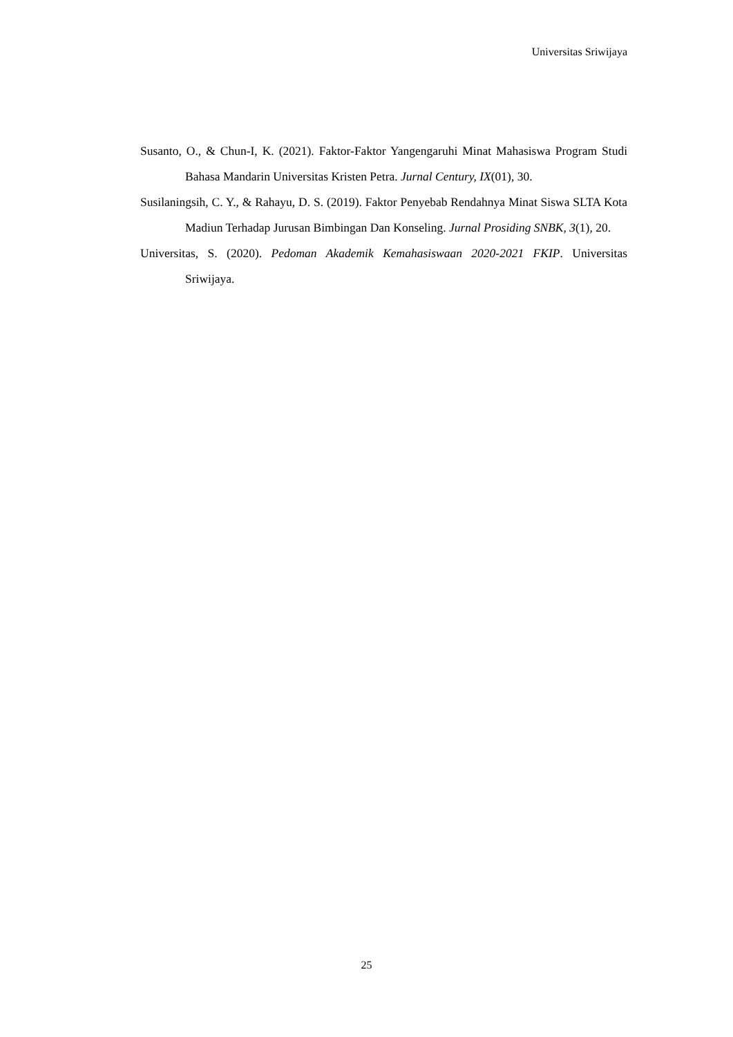Universitas Sriwijaya
Susanto, O., & Chun-I, K. (2021). Faktor-Faktor Yangengaruhi Minat Mahasiswa Program Studi Bahasa Mandarin Universitas Kristen Petra. Jurnal Century, IX(01), 30.
Susilaningsih, C. Y., & Rahayu, D. S. (2019). Faktor Penyebab Rendahnya Minat Siswa SLTA Kota Madiun Terhadap Jurusan Bimbingan Dan Konseling. Jurnal Prosiding SNBK, 3(1), 20.
Universitas, S. (2020). Pedoman Akademik Kemahasiswaan 2020-2021 FKIP. Universitas Sriwijaya.
25